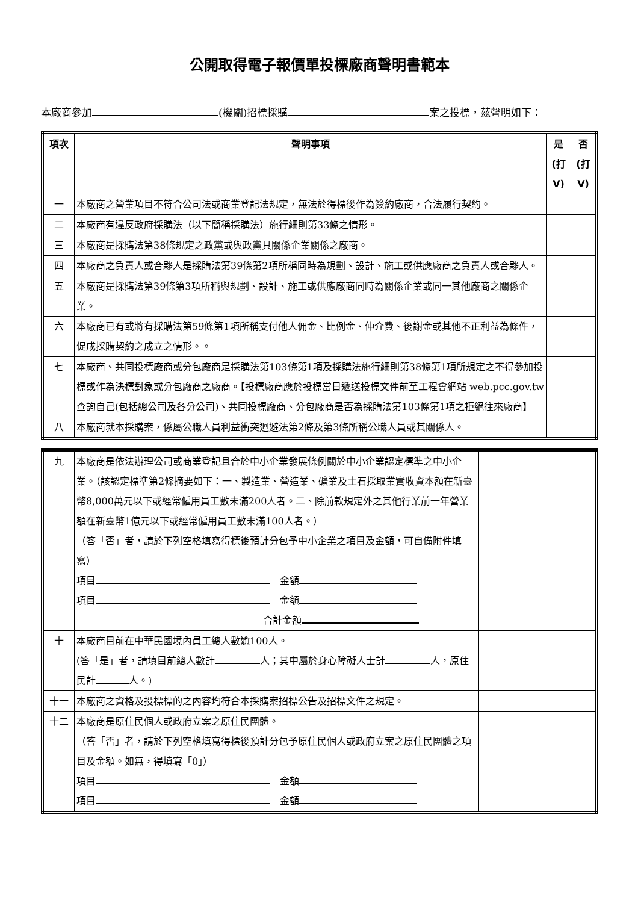公開取得電子報價單投標廠商聲明書範本
本廠商參加 (機關)招標採購 案之投標，茲聲明如下：
| 項次 | 聲明事項 | 是(打V) | 否(打V) |
| --- | --- | --- | --- |
| 一 | 本廠商之營業項目不符合公司法或商業登記法規定，無法於得標後作為簽約廠商，合法履行契約。 | | |
| 二 | 本廠商有違反政府採購法（以下簡稱採購法）施行細則第33條之情形。 | | |
| 三 | 本廠商是採購法第38條規定之政黨或與政黨具關係企業關係之廠商。 | | |
| 四 | 本廠商之負責人或合夥人是採購法第39條第2項所稱同時為規劃、設計、施工或供應廠商之負責人或合夥人。 | | |
| 五 | 本廠商是採購法第39條第3項所稱與規劃、設計、施工或供應廠商同時為關係企業或同一其他廠商之關係企業。 | | |
| 六 | 本廠商已有或將有採購法第59條第1項所稱支付他人佣金、比例金、仲介費、後謝金或其他不正利益為條件，促成採購契約之成立之情形。。 | | |
| 七 | 本廠商、共同投標廠商或分包廠商是採購法第103條第1項及採購法施行細則第38條第1項所規定之不得參加投標或作為決標對象或分包廠商之廠商。【投標廠商應於投標當日遞送投標文件前至工程會網站 web.pcc.gov.tw 查詢自己(包括總公司及各分公司)、共同投標廠商、分包廠商是否為採購法第103條第1項之拒絕往來廠商】 | | |
| 八 | 本廠商就本採購案，係屬公職人員利益衝突迴避法第2條及第3條所稱公職人員或其關係人。 | | |
| 九 | 本廠商是依法辦理公司或商業登記且合於中小企業發展條例關於中小企業認定標準之中小企業。（該認定標準第2條摘要如下：一、製造業、營造業、礦業及土石採取業實收資本額在新臺幣8,000萬元以下或經常僱用員工數未滿200人者。二、除前款規定外之其他行業前一年營業額在新臺幣1億元以下或經常僱用員工數未滿100人者。） （答「否」者，請於下列空格填寫得標後預計分包予中小企業之項目及金額，可自備附件填寫） 項目 金額 項目 金額 合計金額 | | |
| 十 | 本廠商目前在中華民國境內員工總人數逾100人。 (答「是」者，請填目前總人數計 人；其中屬於身心障礙人士計 人，原住民計 人。) | | |
| 十一 | 本廠商之資格及投標標的之內容均符合本採購案招標公告及招標文件之規定。 | | |
| 十二 | 本廠商是原住民個人或政府立案之原住民團體。 （答「否」者，請於下列空格填寫得標後預計分包予原住民個人或政府立案之原住民團體之項目及金額。如無，得填寫「0」） 項目 金額 項目 金額 | | |